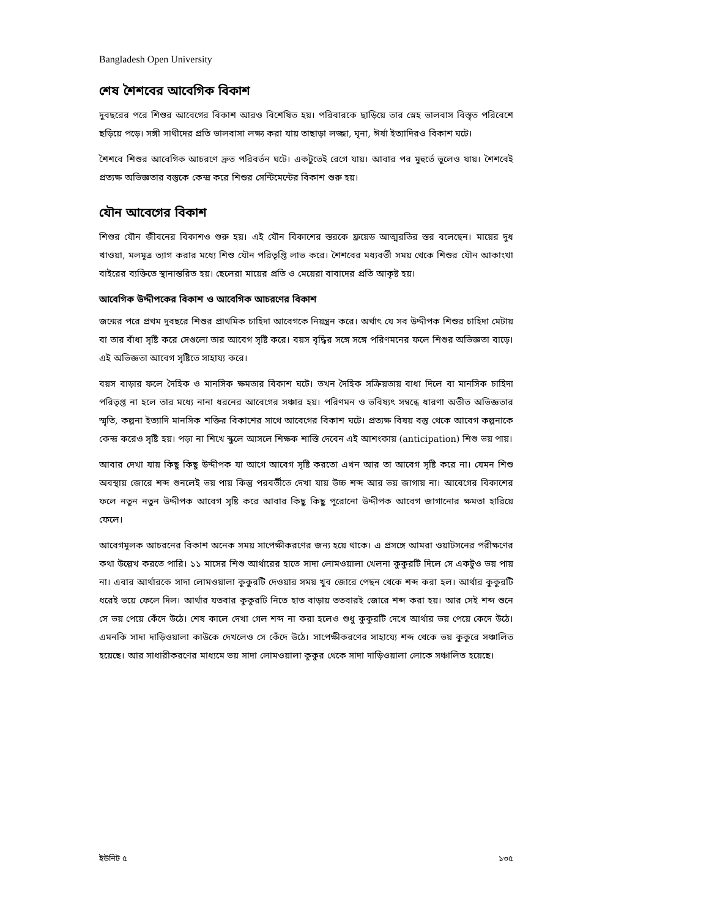Bangladesh Open University
শেষ শৈশবের আবেগিক বিকাশ
দুবছরের পরে শিশুর আবেগের বিকাশ আরও বিশেষিত হয়। পরিবারকে ছাড়িয়ে তার স্নেহ ভালবাস বিস্তৃত পরিবেশে ছড়িয়ে পড়ে। সঙ্গী সাথীদের প্রতি ভালবাসা লক্ষ্য করা যায় তাছাড়া লজ্জা, ঘৃনা, ঈর্ষা ইত্যাদিরও বিকাশ ঘটে।
শৈশবে শিশুর আবেগিক আচরণে দ্রুত পরিবর্তন ঘটে। একটুতেই রেগে যায়। আবার পর মুহুর্তে ভুলেও যায়। শৈশবেই প্রত্যক্ষ অভিজ্ঞতার বস্তুকে কেন্দ্র করে শিশুর সেন্টিমেন্টের বিকাশ শুরু হয়।
যৌন আবেগের বিকাশ
শিশুর যৌন জীবনের বিকাশও শুরু হয়। এই যৌন বিকাশের স্তরকে ফ্রয়েড আত্মরতির স্তর বলেছেন। মায়ের দুধ খাওয়া, মলমূত্র ত্যাগ করার মধ্যে শিশু যৌন পরিতৃপ্তি লাভ করে। শৈশবের মধ্যবর্তী সময় থেকে শিশুর যৌন আকাংখা বাইরের ব্যক্তিতে স্থানান্তরিত হয়। ছেলেরা মায়ের প্রতি ও মেয়েরা বাবাদের প্রতি আকৃষ্ট হয়।
আবেগিক উদ্দীপকের বিকাশ ও আবেগিক আচরণের বিকাশ
জন্মের পরে প্রথম দুবছরে শিশুর প্রাথমিক চাহিদা আবেগকে নিয়ন্ত্রন করে। অর্থাৎ যে সব উদ্দীপক শিশুর চাহিদা মেটায় বা তার বাঁধা সৃষ্টি করে সেগুলো তার আবেগ সৃষ্টি করে। বয়স বৃদ্ধির সঙ্গে সঙ্গে পরিণমনের ফলে শিশুর অভিজ্ঞতা বাড়ে। এই অভিজ্ঞতা আবেগ সৃষ্টিতে সাহায্য করে।
বয়স বাড়ার ফলে দৈহিক ও মানসিক ক্ষমতার বিকাশ ঘটে। তখন দৈহিক সক্রিয়তায় বাধা দিলে বা মানসিক চাহিদা পরিতৃপ্ত না হলে তার মধ্যে নানা ধরনের আবেগের সঞ্চার হয়। পরিণমন ও ভবিষ্যৎ সম্বন্ধে ধারণা অতীত অভিজ্ঞতার স্মৃতি, কল্পনা ইত্যাদি মানসিক শক্তির বিকাশের সাথে আবেগের বিকাশ ঘটে। প্রত্যক্ষ বিষয় বস্তু থেকে আবেগ কল্পনাকে কেন্দ্র করেও সৃষ্টি হয়। পড়া না শিখে স্কুলে আসলে শিক্ষক শাস্তি দেবেন এই আশংকায় (anticipation) শিশু ভয় পায়।
আবার দেখা যায় কিছু কিছু উদ্দীপক যা আগে আবেগ সৃষ্টি করতো এখন আর তা আবেগ সৃষ্টি করে না। যেমন শিশু অবস্থায় জোরে শব্দ শুনলেই ভয় পায় কিন্তু পরবর্তীতে দেখা যায় উচ্চ শব্দ আর ভয় জাগায় না। আবেগের বিকাশের ফলে নতুন নতুন উদ্দীপক আবেগ সৃষ্টি করে আবার কিছু কিছু পুরোনো উদ্দীপক আবেগ জাগানোর ক্ষমতা হারিয়ে ফেলে।
আবেগমূলক আচরনের বিকাশ অনেক সময় সাপেক্ষীকরণের জন্য হয়ে থাকে। এ প্রসঙ্গে আমরা ওয়াটসনের পরীক্ষণের কথা উল্লেখ করতে পারি। ১১ মাসের শিশু আর্থারের হাতে সাদা লোমওয়ালা খেলনা কুকুরটি দিলে সে একটুও ভয় পায় না। এবার আর্থারকে সাদা লোমওয়ালা কুকুরটি দেওয়ার সময় খুব জোরে পেছন থেকে শব্দ করা হল। আর্থার কুকুরটি ধরেই ভয়ে ফেলে দিল। আর্থার যতবার কুকুরটি নিতে হাত বাড়ায় ততবারই জোরে শব্দ করা হয়। আর সেই শব্দ শুনে সে ভয় পেয়ে কেঁদে উঠে। শেষ কালে দেখা গেল শব্দ না করা হলেও শুধু কুকুরটি দেখে আর্থার ভয় পেয়ে কেদে উঠে।এমনকি সাদা দাড়িওয়ালা কাউকে দেখলেও সে কেঁদে উঠে। সাপেক্ষীকরণের সাহায্যে শব্দ থেকে ভয় কুকুরে সঞ্চালিত হয়েছে। আর সাধারীকরণের মাধ্যমে ভয় সাদা লোমওয়ালা কুকুর থেকে সাদা দাড়িওয়ালা লোকে সঞ্চালিত হয়েছে।
ইউনিট ৫ ১৩৫